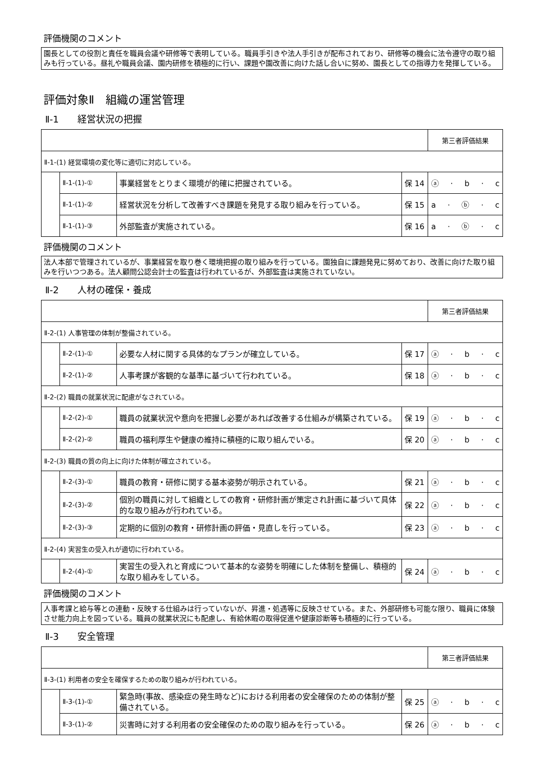評価機関のコメント
園長としての役割と責任を職員会議や研修等で表明している。職員手引きや法人手引きが配布されており、研修等の機会に法令遵守の取り組みも行っている。昼礼や職員会議、園内研修を積極的に行い、課題や園改善に向けた話し合いに努め、園長としての指導力を発揮している。
評価対象Ⅱ　組織の運営管理
Ⅱ-1　　経営状況の把握
| | | | | 第三者評価結果 |
| Ⅱ-1-(1) 経営環境の変化等に適切に対応している。 | | | | |
| | Ⅱ-1-(1)-① | 事業経営をとりまく環境が的確に把握されている。 | 保 14 | ⓐ · b · c |
| | Ⅱ-1-(1)-② | 経営状況を分析して改善すべき課題を発見する取り組みを行っている。 | 保 15 | a · ⓑ · c |
| | Ⅱ-1-(1)-③ | 外部監査が実施されている。 | 保 16 | a · ⓑ · c |
評価機関のコメント
法人本部で管理されているが、事業経営を取り巻く環境把握の取り組みを行っている。園独自に課題発見に努めており、改善に向けた取り組みを行いつつある。法人顧問公認会計士の監査は行われているが、外部監査は実施されていない。
Ⅱ-2　　人材の確保・養成
| | | | | 第三者評価結果 |
| Ⅱ-2-(1) 人事管理の体制が整備されている。 | | | | |
| | Ⅱ-2-(1)-① | 必要な人材に関する具体的なプランが確立している。 | 保 17 | ⓐ · b · c |
| | Ⅱ-2-(1)-② | 人事考課が客観的な基準に基づいて行われている。 | 保 18 | ⓐ · b · c |
| Ⅱ-2-(2) 職員の就業状況に配慮がなされている。 | | | | |
| | Ⅱ-2-(2)-① | 職員の就業状況や意向を把握し必要があれば改善する仕組みが構築されている。 | 保 19 | ⓐ · b · c |
| | Ⅱ-2-(2)-② | 職員の福利厚生や健康の維持に積極的に取り組んでいる。 | 保 20 | ⓐ · b · c |
| Ⅱ-2-(3) 職員の質の向上に向けた体制が確立されている。 | | | | |
| | Ⅱ-2-(3)-① | 職員の教育・研修に関する基本姿勢が明示されている。 | 保 21 | ⓐ · b · c |
| | Ⅱ-2-(3)-② | 個別の職員に対して組織としての教育・研修計画が策定され計画に基づいて具体的な取り組みが行われている。 | 保 22 | ⓐ · b · c |
| | Ⅱ-2-(3)-③ | 定期的に個別の教育・研修計画の評価・見直しを行っている。 | 保 23 | ⓐ · b · c |
| Ⅱ-2-(4) 実習生の受入れが適切に行われている。 | | | | |
| | Ⅱ-2-(4)-① | 実習生の受入れと育成について基本的な姿勢を明確にした体制を整備し、積極的な取り組みをしている。 | 保 24 | ⓐ · b · c |
評価機関のコメント
人事考課と給与等との連動・反映する仕組みは行っていないが、昇進・処遇等に反映させている。また、外部研修も可能な限り、職員に体験させ能力向上を図っている。職員の就業状況にも配慮し、有給休暇の取得促進や健康診断等も積極的に行っている。
Ⅱ-3　　安全管理
| | | | | 第三者評価結果 |
| Ⅱ-3-(1) 利用者の安全を確保するための取り組みが行われている。 | | | | |
| | Ⅱ-3-(1)-① | 緊急時(事故、感染症の発生時など)における利用者の安全確保のための体制が整備されている。 | 保 25 | ⓐ · b · c |
| | Ⅱ-3-(1)-② | 災害時に対する利用者の安全確保のための取り組みを行っている。 | 保 26 | ⓐ · b · c |